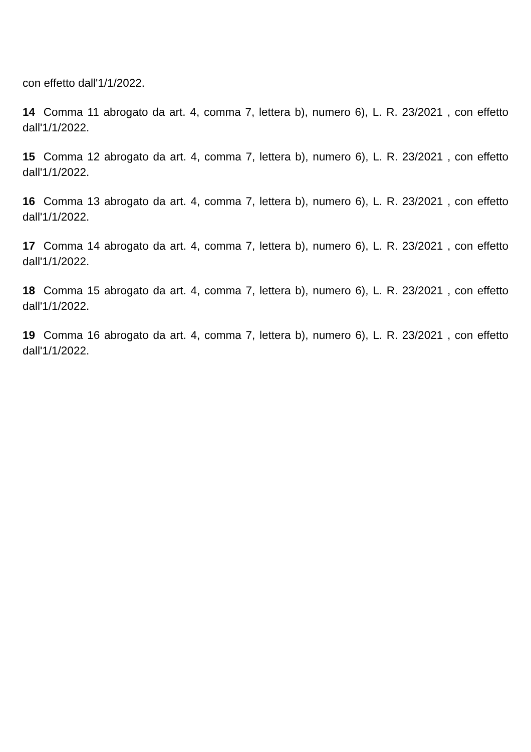con effetto dall'1/1/2022.
14 Comma 11 abrogato da art. 4, comma 7, lettera b), numero 6), L. R. 23/2021 , con effetto dall'1/1/2022.
15 Comma 12 abrogato da art. 4, comma 7, lettera b), numero 6), L. R. 23/2021 , con effetto dall'1/1/2022.
16 Comma 13 abrogato da art. 4, comma 7, lettera b), numero 6), L. R. 23/2021 , con effetto dall'1/1/2022.
17 Comma 14 abrogato da art. 4, comma 7, lettera b), numero 6), L. R. 23/2021 , con effetto dall'1/1/2022.
18 Comma 15 abrogato da art. 4, comma 7, lettera b), numero 6), L. R. 23/2021 , con effetto dall'1/1/2022.
19 Comma 16 abrogato da art. 4, comma 7, lettera b), numero 6), L. R. 23/2021 , con effetto dall'1/1/2022.